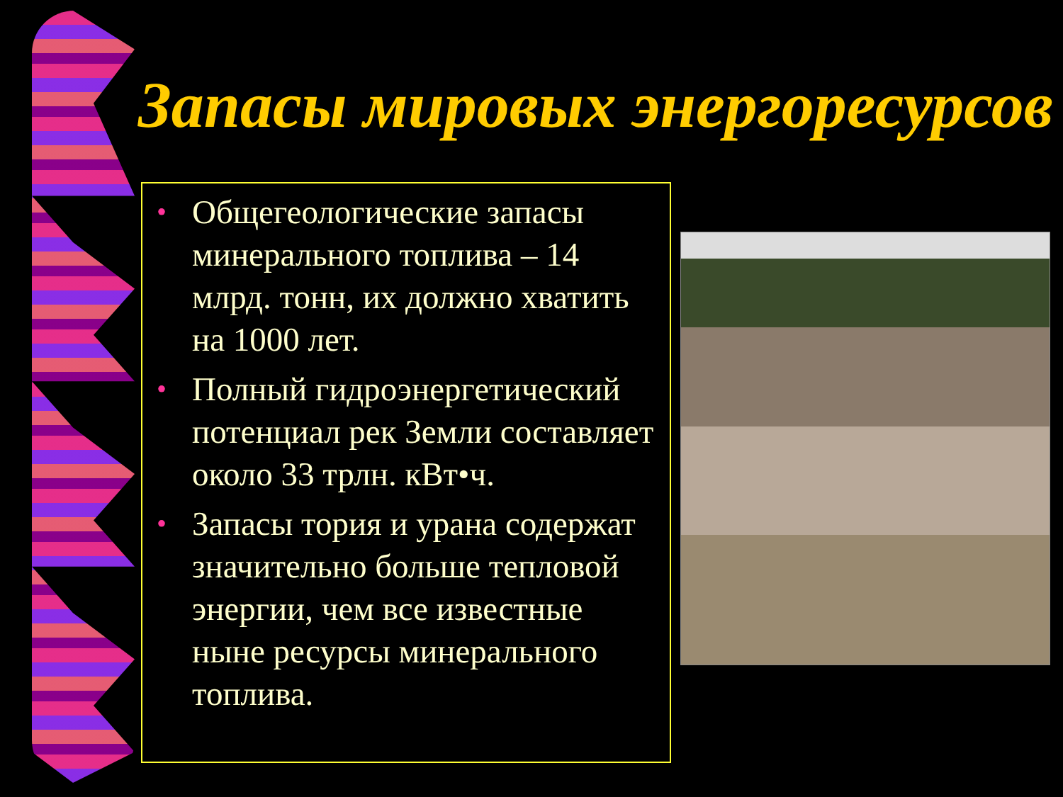Запасы мировых энергоресурсов
• Общегеологические запасы минерального топлива – 14 млрд. тонн, их должно хватить на 1000 лет.
• Полный гидроэнергетический потенциал рек Земли составляет около 33 трлн. кВт•ч.
• Запасы тория и урана содержат значительно больше тепловой энергии, чем все известные ныне ресурсы минерального топлива.